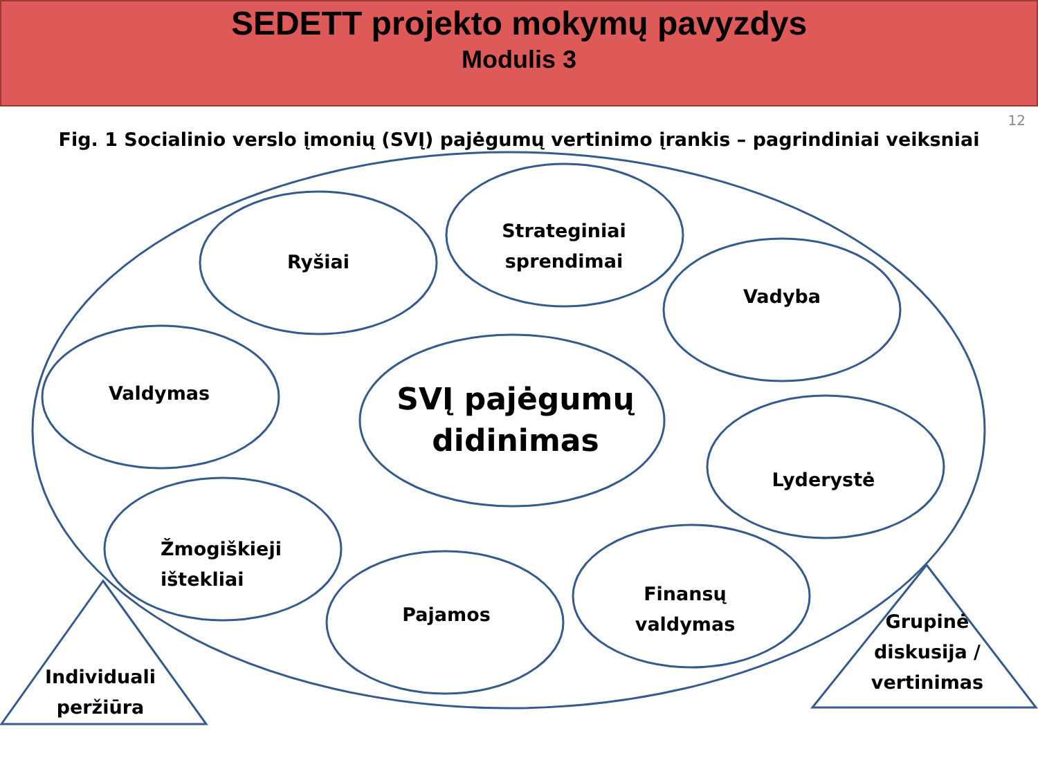SEDETT projekto mokymų pavyzdys
Modulis 3
12
Fig. 1 Socialinio verslo įmonių (SVĮ) pajėgumų vertinimo įrankis – pagrindiniai veiksniai
Ryšiai
Strateginiai sprendimai
Vadyba
Valdymas
SVĮ pajėgumų didinimas
Lyderystė
Žmogiškieji ištekliai
Pajamos
Finansų valdymas
Individuali peržiūra
Grupinė diskusija / vertinimas